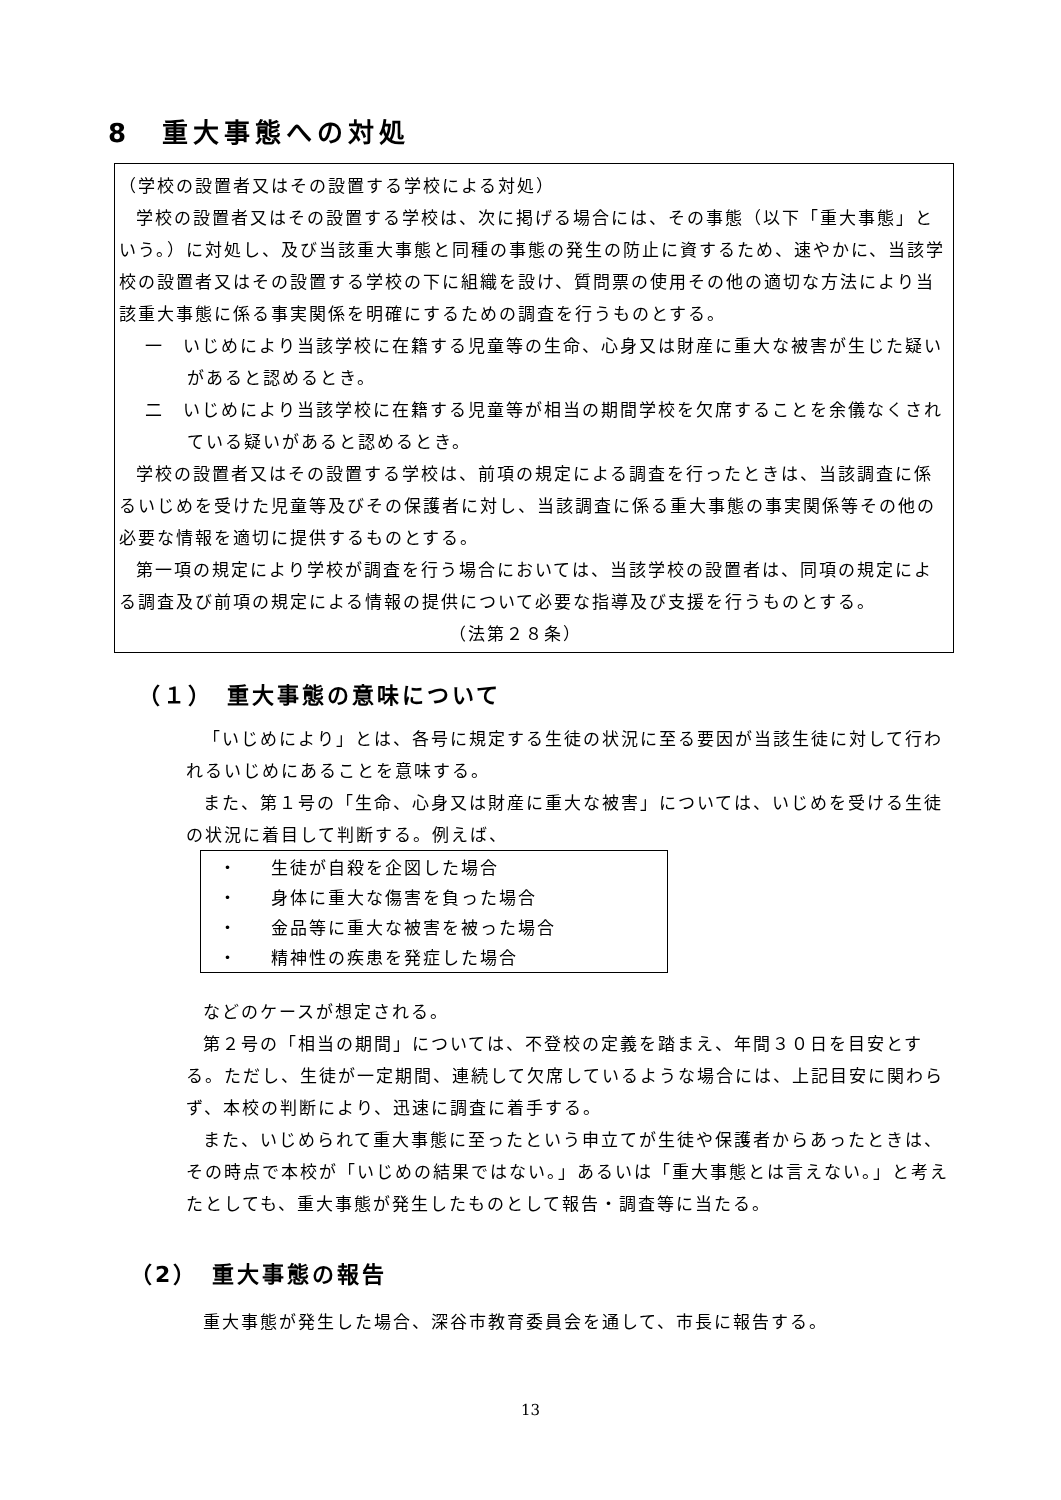8　重大事態への対処
（学校の設置者又はその設置する学校による対処）
学校の設置者又はその設置する学校は、次に掲げる場合には、その事態（以下「重大事態」という。）に対処し、及び当該重大事態と同種の事態の発生の防止に資するため、速やかに、当該学校の設置者又はその設置する学校の下に組織を設け、質問票の使用その他の適切な方法により当該重大事態に係る事実関係を明確にするための調査を行うものとする。
一　いじめにより当該学校に在籍する児童等の生命、心身又は財産に重大な被害が生じた疑いがあると認めるとき。
二　いじめにより当該学校に在籍する児童等が相当の期間学校を欠席することを余儀なくされている疑いがあると認めるとき。
学校の設置者又はその設置する学校は、前項の規定による調査を行ったときは、当該調査に係るいじめを受けた児童等及びその保護者に対し、当該調査に係る重大事態の事実関係等その他の必要な情報を適切に提供するものとする。
第一項の規定により学校が調査を行う場合においては、当該学校の設置者は、同項の規定による調査及び前項の規定による情報の提供について必要な指導及び支援を行うものとする。 （法第２８条）
（１）　重大事態の意味について
「いじめにより」とは、各号に規定する生徒の状況に至る要因が当該生徒に対して行われるいじめにあることを意味する。
また、第１号の「生命、心身又は財産に重大な被害」については、いじめを受ける生徒の状況に着目して判断する。例えば、
・ 生徒が自殺を企図した場合
・ 身体に重大な傷害を負った場合
・ 金品等に重大な被害を被った場合
・ 精神性の疾患を発症した場合
などのケースが想定される。
第２号の「相当の期間」については、不登校の定義を踏まえ、年間３０日を目安とする。ただし、生徒が一定期間、連続して欠席しているような場合には、上記目安に関わらず、本校の判断により、迅速に調査に着手する。
また、いじめられて重大事態に至ったという申立てが生徒や保護者からあったときは、その時点で本校が「いじめの結果ではない。」あるいは「重大事態とは言えない。」と考えたとしても、重大事態が発生したものとして報告・調査等に当たる。
（2）　重大事態の報告
重大事態が発生した場合、深谷市教育委員会を通して、市長に報告する。
13